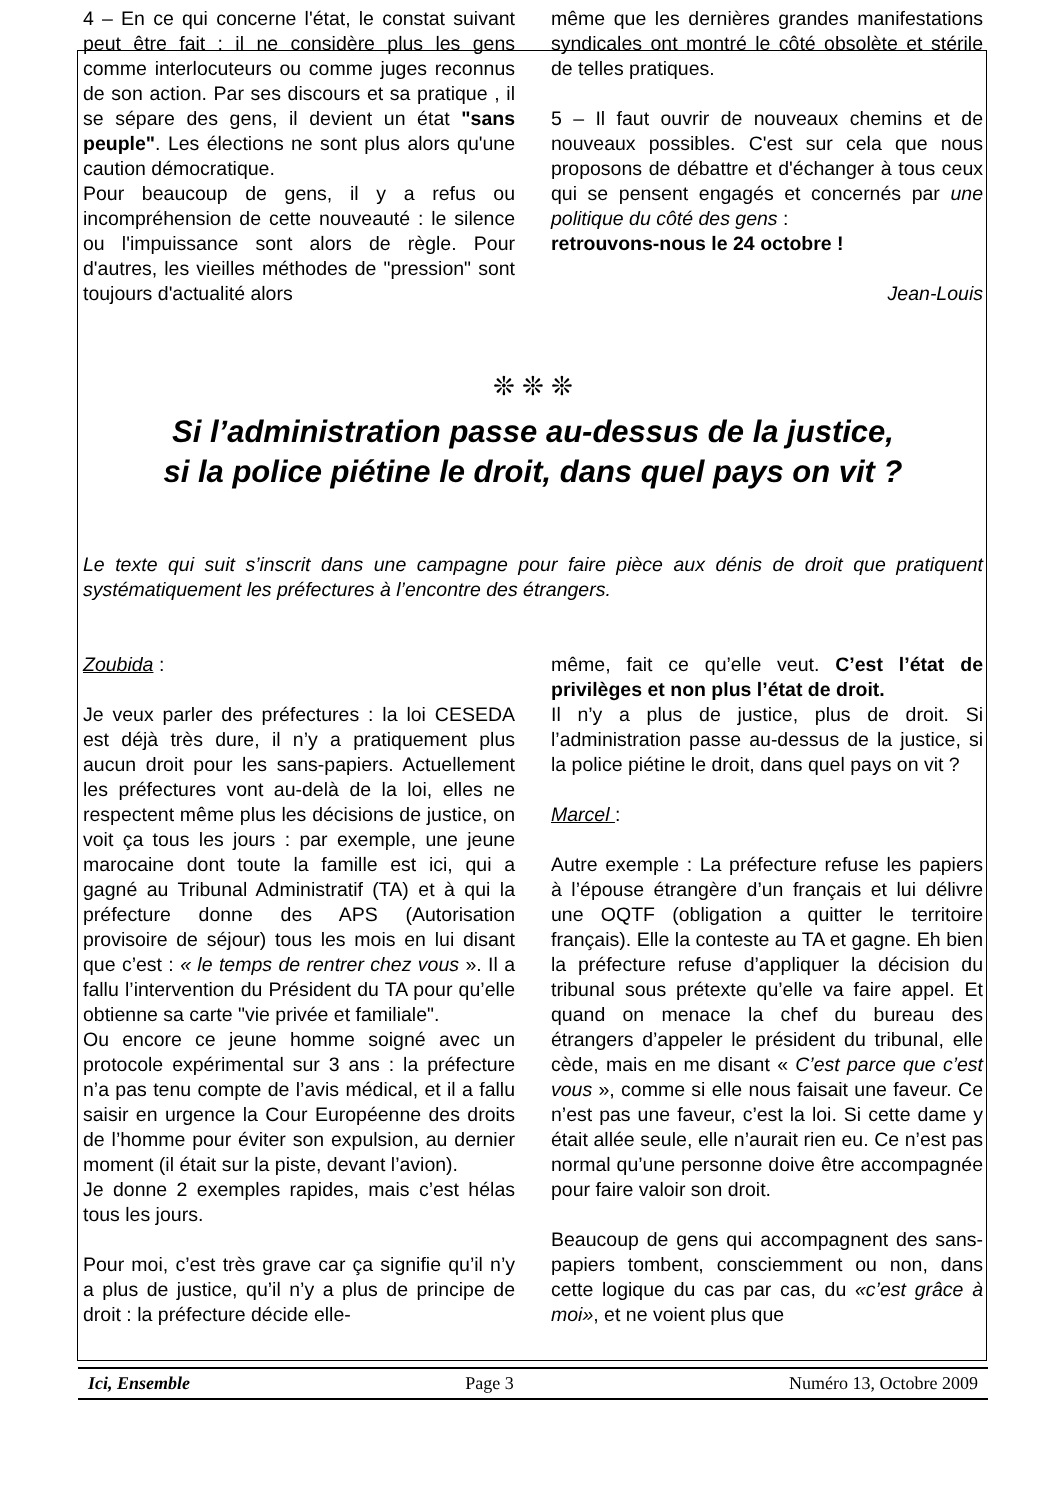4 – En ce qui concerne l'état, le constat suivant peut être fait : il ne considère plus les gens comme interlocuteurs ou comme juges reconnus de son action. Par ses discours et sa pratique , il se sépare des gens, il devient un état "sans peuple". Les élections ne sont plus alors qu'une caution démocratique.
Pour beaucoup de gens, il y a refus ou incompréhension de cette nouveauté : le silence ou l'impuissance sont alors de règle. Pour d'autres, les vieilles méthodes de "pression" sont toujours d'actualité alors
même que les dernières grandes manifestations syndicales ont montré le côté obsolète et stérile de telles pratiques.
5 – Il faut ouvrir de nouveaux chemins et de nouveaux possibles. C'est sur cela que nous proposons de débattre et d'échanger à tous ceux qui se pensent engagés et concernés par une politique du côté des gens :
retrouvons-nous le 24 octobre !
Jean-Louis
❊ ❊ ❊
Si l’administration passe au-dessus de la justice,
si la police piétine le droit, dans quel pays on vit ?
Le texte qui suit s’inscrit dans une campagne pour faire pièce aux dénis de droit que pratiquent systématiquement les préfectures à l’encontre des étrangers.
Zoubida :
Je veux parler des préfectures : la loi CESEDA est déjà très dure, il n’y a pratiquement plus aucun droit pour les sans-papiers. Actuellement les préfectures vont au-delà de la loi, elles ne respectent même plus les décisions de justice, on voit ça tous les jours : par exemple, une jeune marocaine dont toute la famille est ici, qui a gagné au Tribunal Administratif (TA) et à qui la préfecture donne des APS (Autorisation provisoire de séjour) tous les mois en lui disant que c’est : « le temps de rentrer chez vous ». Il a fallu l’intervention du Président du TA pour qu’elle obtienne sa carte "vie privée et familiale".
Ou encore ce jeune homme soigné avec un protocole expérimental sur 3 ans : la préfecture n’a pas tenu compte de l’avis médical, et il a fallu saisir en urgence la Cour Européenne des droits de l’homme pour éviter son expulsion, au dernier moment (il était sur la piste, devant l’avion).
Je donne 2 exemples rapides, mais c’est hélas tous les jours.
Pour moi, c’est très grave car ça signifie qu’il n’y a plus de justice, qu’il n’y a plus de principe de droit : la préfecture décide elle-
même, fait ce qu’elle veut. C’est l’état de privilèges et non plus l’état de droit.
Il n’y a plus de justice, plus de droit. Si l’administration passe au-dessus de la justice, si la police piétine le droit, dans quel pays on vit ?
Marcel :
Autre exemple : La préfecture refuse les papiers à l’épouse étrangère d’un français et lui délivre une OQTF (obligation a quitter le territoire français). Elle la conteste au TA et gagne. Eh bien la préfecture refuse d’appliquer la décision du tribunal sous prétexte qu’elle va faire appel. Et quand on menace la chef du bureau des étrangers d’appeler le président du tribunal, elle cède, mais en me disant « C’est parce que c’est vous », comme si elle nous faisait une faveur. Ce n’est pas une faveur, c’est la loi. Si cette dame y était allée seule, elle n’aurait rien eu. Ce n’est pas normal qu’une personne doive être accompagnée pour faire valoir son droit.
Beaucoup de gens qui accompagnent des sans-papiers tombent, consciemment ou non, dans cette logique du cas par cas, du «c’est grâce à moi», et ne voient plus que
Ici, Ensemble Page 3 Numéro 13, Octobre 2009